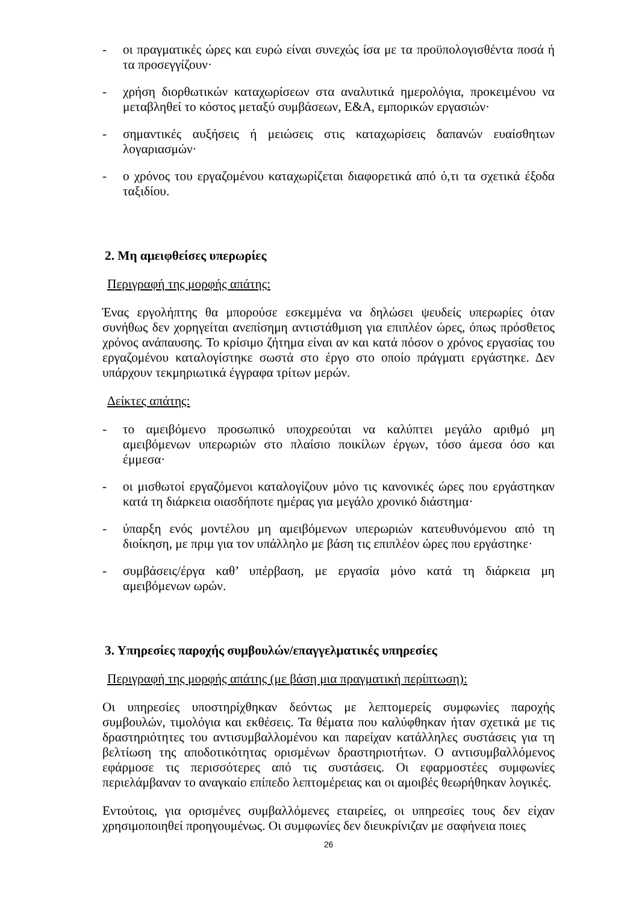- οι πραγματικές ώρες και ευρώ είναι συνεχώς ίσα με τα προϋπολογισθέντα ποσά ή τα προσεγγίζουν·
- χρήση διορθωτικών καταχωρίσεων στα αναλυτικά ημερολόγια, προκειμένου να μεταβληθεί το κόστος μεταξύ συμβάσεων, Ε&Α, εμπορικών εργασιών·
- σημαντικές αυξήσεις ή μειώσεις στις καταχωρίσεις δαπανών ευαίσθητων λογαριασμών·
- ο χρόνος του εργαζομένου καταχωρίζεται διαφορετικά από ό,τι τα σχετικά έξοδα ταξιδίου.
2. Μη αμειφθείσες υπερωρίες
Περιγραφή της μορφής απάτης:
Ένας εργολήπτης θα μπορούσε εσκεμμένα να δηλώσει ψευδείς υπερωρίες όταν συνήθως δεν χορηγείται ανεπίσημη αντιστάθμιση για επιπλέον ώρες, όπως πρόσθετος χρόνος ανάπαυσης. Το κρίσιμο ζήτημα είναι αν και κατά πόσον ο χρόνος εργασίας του εργαζομένου καταλογίστηκε σωστά στο έργο στο οποίο πράγματι εργάστηκε. Δεν υπάρχουν τεκμηριωτικά έγγραφα τρίτων μερών.
Δείκτες απάτης:
- το αμειβόμενο προσωπικό υποχρεούται να καλύπτει μεγάλο αριθμό μη αμειβόμενων υπερωριών στο πλαίσιο ποικίλων έργων, τόσο άμεσα όσο και έμμεσα·
- οι μισθωτοί εργαζόμενοι καταλογίζουν μόνο τις κανονικές ώρες που εργάστηκαν κατά τη διάρκεια οιασδήποτε ημέρας για μεγάλο χρονικό διάστημα·
- ύπαρξη ενός μοντέλου μη αμειβόμενων υπερωριών κατευθυνόμενου από τη διοίκηση, με πριμ για τον υπάλληλο με βάση τις επιπλέον ώρες που εργάστηκε·
- συμβάσεις/έργα καθ’ υπέρβαση, με εργασία μόνο κατά τη διάρκεια μη αμειβόμενων ωρών.
3. Υπηρεσίες παροχής συμβουλών/επαγγελματικές υπηρεσίες
Περιγραφή της μορφής απάτης (με βάση μια πραγματική περίπτωση):
Οι υπηρεσίες υποστηρίχθηκαν δεόντως με λεπτομερείς συμφωνίες παροχής συμβουλών, τιμολόγια και εκθέσεις. Τα θέματα που καλύφθηκαν ήταν σχετικά με τις δραστηριότητες του αντισυμβαλλομένου και παρείχαν κατάλληλες συστάσεις για τη βελτίωση της αποδοτικότητας ορισμένων δραστηριοτήτων. Ο αντισυμβαλλόμενος εφάρμοσε τις περισσότερες από τις συστάσεις. Οι εφαρμοστέες συμφωνίες περιελάμβαναν το αναγκαίο επίπεδο λεπτομέρειας και οι αμοιβές θεωρήθηκαν λογικές.
Εντούτοις, για ορισμένες συμβαλλόμενες εταιρείες, οι υπηρεσίες τους δεν είχαν χρησιμοποιηθεί προηγουμένως. Οι συμφωνίες δεν διευκρίνιζαν με σαφήνεια ποιες
26